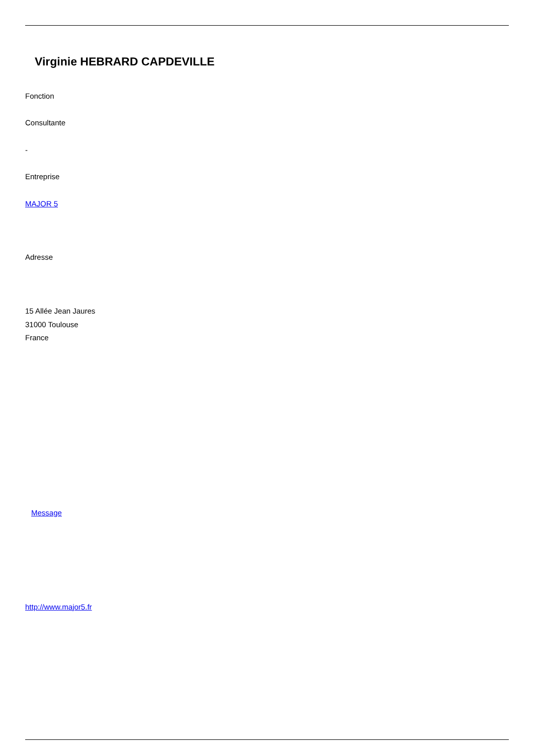Virginie HEBRARD CAPDEVILLE
Fonction
Consultante
-
Entreprise
MAJOR 5
Adresse
15 Allée Jean Jaures
31000 Toulouse
France
Message
http://www.major5.fr